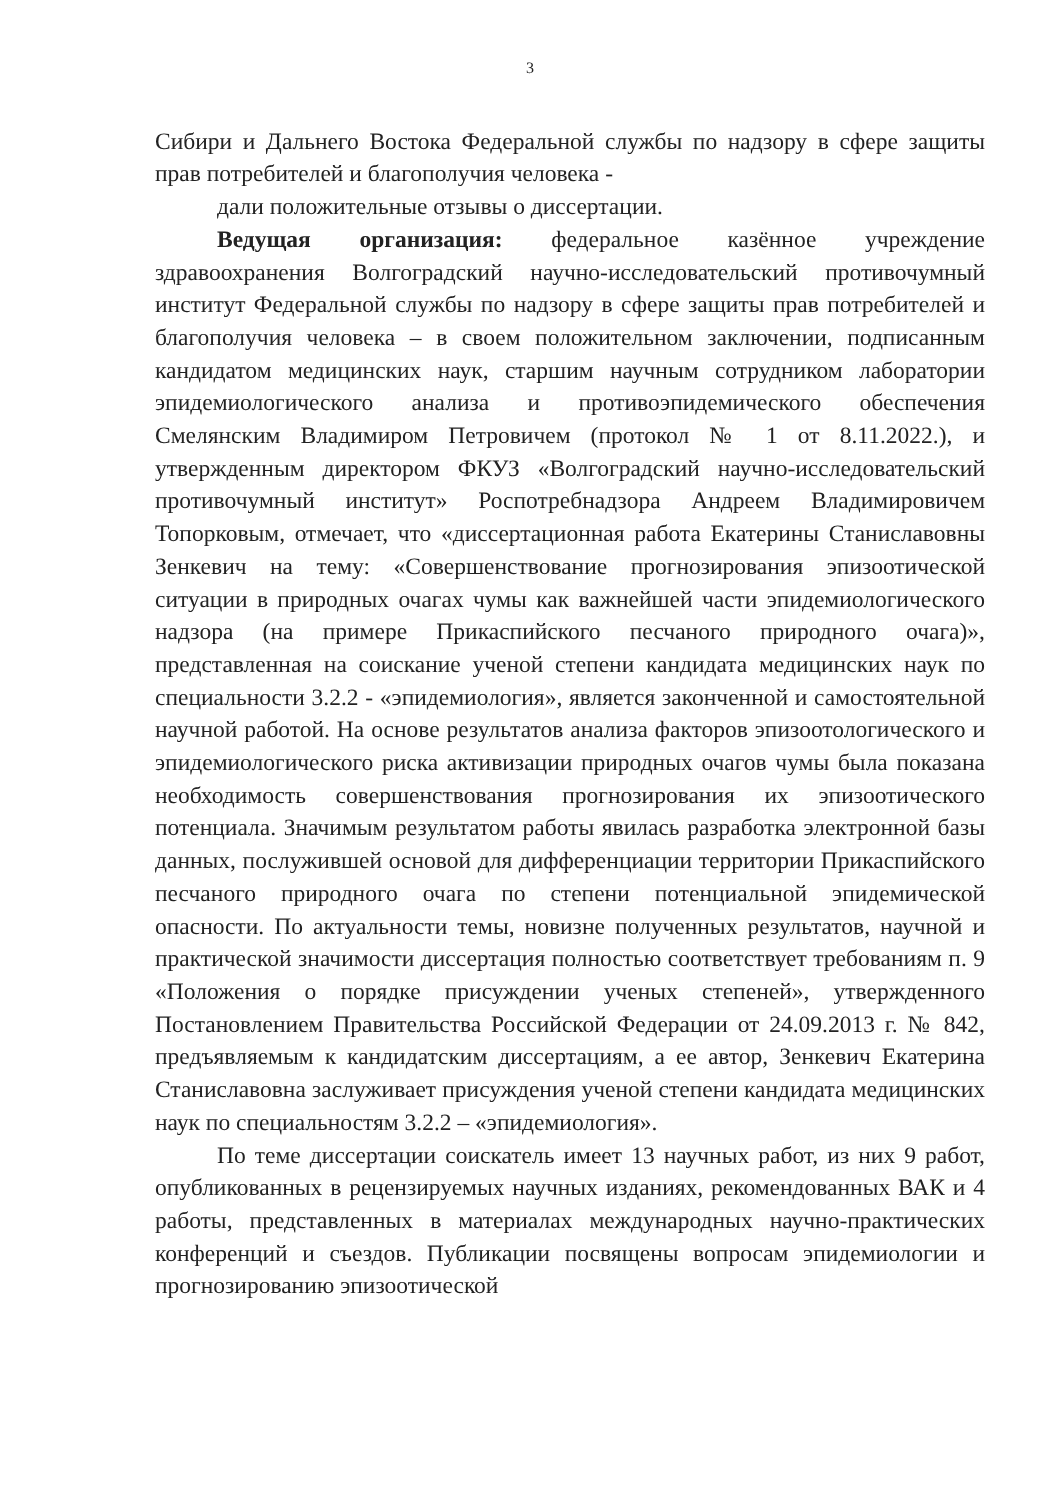3
Сибири и Дальнего Востока Федеральной службы по надзору в сфере защиты прав потребителей и благополучия человека -
дали положительные отзывы о диссертации.
Ведущая организация: федеральное казённое учреждение здравоохранения Волгоградский научно-исследовательский противочумный институт Федеральной службы по надзору в сфере защиты прав потребителей и благополучия человека – в своем положительном заключении, подписанным кандидатом медицинских наук, старшим научным сотрудником лаборатории эпидемиологического анализа и противоэпидемического обеспечения Смелянским Владимиром Петровичем (протокол № 1 от 8.11.2022.), и утвержденным директором ФКУЗ «Волгоградский научно-исследовательский противочумный институт» Роспотребнадзора Андреем Владимировичем Топорковым, отмечает, что «диссертационная работа Екатерины Станиславовны Зенкевич на тему: «Совершенствование прогнозирования эпизоотической ситуации в природных очагах чумы как важнейшей части эпидемиологического надзора (на примере Прикаспийского песчаного природного очага)», представленная на соискание ученой степени кандидата медицинских наук по специальности 3.2.2 - «эпидемиология», является законченной и самостоятельной научной работой. На основе результатов анализа факторов эпизоотологического и эпидемиологического риска активизации природных очагов чумы была показана необходимость совершенствования прогнозирования их эпизоотического потенциала. Значимым результатом работы явилась разработка электронной базы данных, послужившей основой для дифференциации территории Прикаспийского песчаного природного очага по степени потенциальной эпидемической опасности. По актуальности темы, новизне полученных результатов, научной и практической значимости диссертация полностью соответствует требованиям п. 9 «Положения о порядке присуждении ученых степеней», утвержденного Постановлением Правительства Российской Федерации от 24.09.2013 г. № 842, предъявляемым к кандидатским диссертациям, а ее автор, Зенкевич Екатерина Станиславовна заслуживает присуждения ученой степени кандидата медицинских наук по специальностям 3.2.2 – «эпидемиология».
По теме диссертации соискатель имеет 13 научных работ, из них 9 работ, опубликованных в рецензируемых научных изданиях, рекомендованных ВАК и 4 работы, представленных в материалах международных научно-практических конференций и съездов. Публикации посвящены вопросам эпидемиологии и прогнозированию эпизоотической